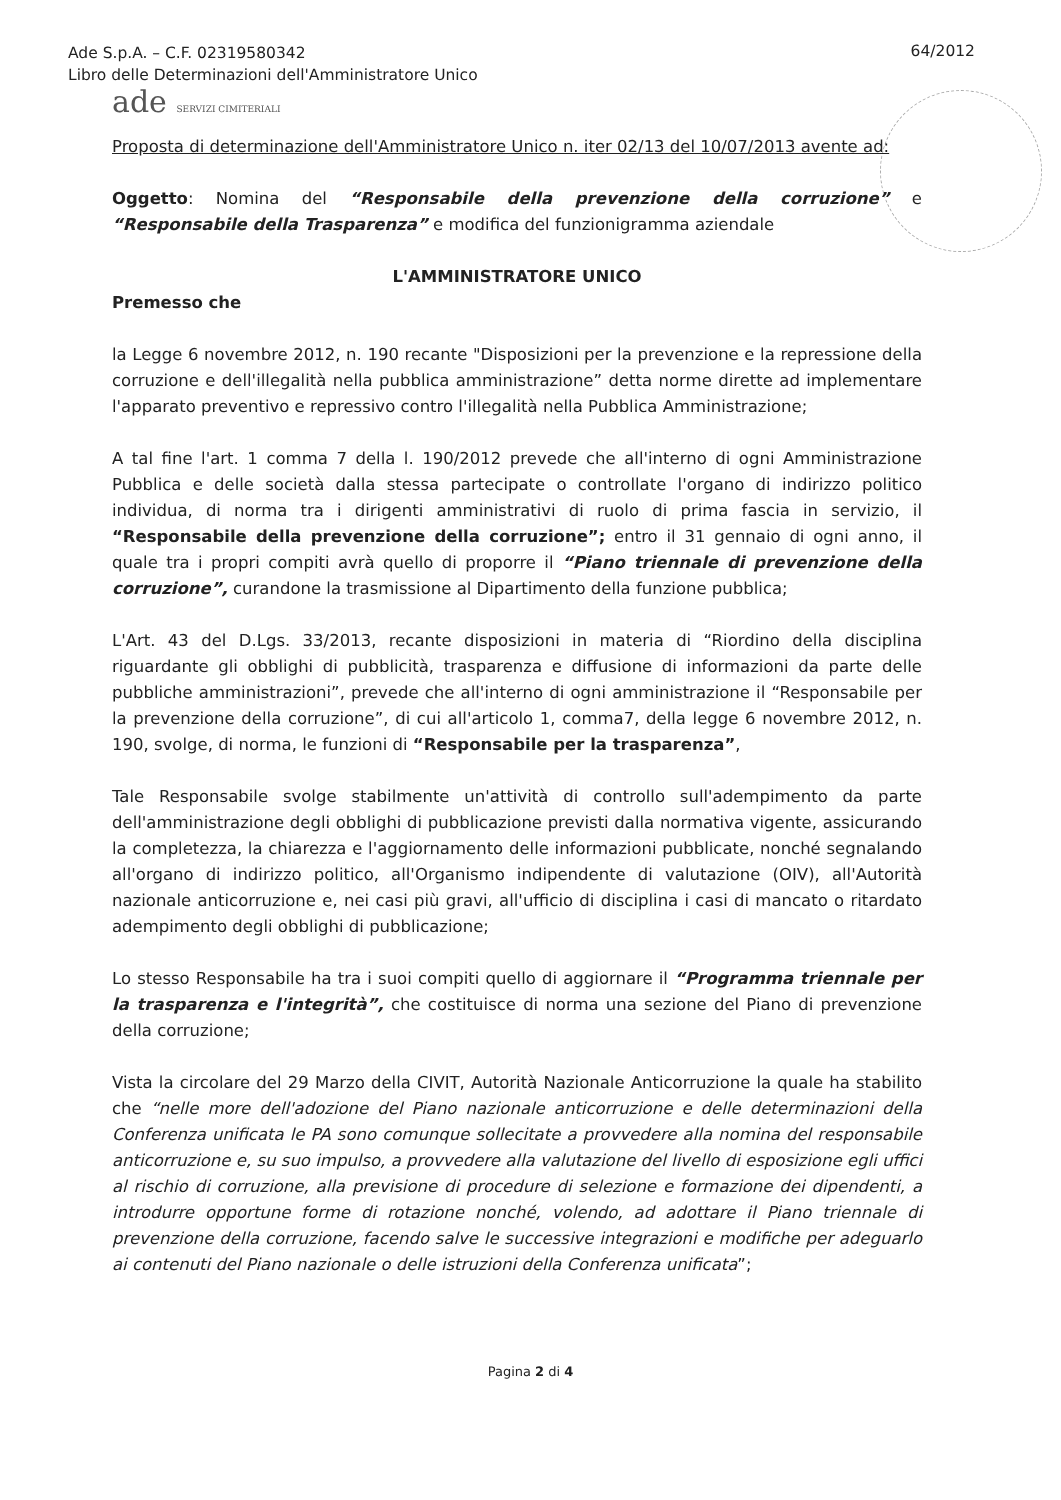Ade S.p.A. – C.F. 02319580342
Libro delle Determinazioni dell'Amministratore Unico
64/2012
ade SERVIZI CIMITERIALI
Proposta di determinazione dell'Amministratore Unico n. iter 02/13 del 10/07/2013 avente ad:
Oggetto: Nomina del “Responsabile della prevenzione della corruzione” e “Responsabile della Trasparenza” e modifica del funzionigramma aziendale
L'AMMINISTRATORE UNICO
Premesso che
la Legge 6 novembre 2012, n. 190 recante "Disposizioni per la prevenzione e la repressione della corruzione e dell'illegalità nella pubblica amministrazione” detta norme dirette ad implementare l'apparato preventivo e repressivo contro l'illegalità nella Pubblica Amministrazione;
A tal fine l'art. 1 comma 7 della l. 190/2012 prevede che all'interno di ogni Amministrazione Pubblica e delle società dalla stessa partecipate o controllate l'organo di indirizzo politico individua, di norma tra i dirigenti amministrativi di ruolo di prima fascia in servizio, il “Responsabile della prevenzione della corruzione”; entro il 31 gennaio di ogni anno, il quale tra i propri compiti avrà quello di proporre il “Piano triennale di prevenzione della corruzione”, curandone la trasmissione al Dipartimento della funzione pubblica;
L'Art. 43 del D.Lgs. 33/2013, recante disposizioni in materia di “Riordino della disciplina riguardante gli obblighi di pubblicità, trasparenza e diffusione di informazioni da parte delle pubbliche amministrazioni”, prevede che all'interno di ogni amministrazione il “Responsabile per la prevenzione della corruzione”, di cui all'articolo 1, comma7, della legge 6 novembre 2012, n. 190, svolge, di norma, le funzioni di “Responsabile per la trasparenza”,
Tale Responsabile svolge stabilmente un'attività di controllo sull'adempimento da parte dell'amministrazione degli obblighi di pubblicazione previsti dalla normativa vigente, assicurando la completezza, la chiarezza e l'aggiornamento delle informazioni pubblicate, nonché segnalando all'organo di indirizzo politico, all'Organismo indipendente di valutazione (OIV), all'Autorità nazionale anticorruzione e, nei casi più gravi, all'ufficio di disciplina i casi di mancato o ritardato adempimento degli obblighi di pubblicazione;
Lo stesso Responsabile ha tra i suoi compiti quello di aggiornare il “Programma triennale per la trasparenza e l'integrità”, che costituisce di norma una sezione del Piano di prevenzione della corruzione;
Vista la circolare del 29 Marzo della CIVIT, Autorità Nazionale Anticorruzione la quale ha stabilito che “nelle more dell'adozione del Piano nazionale anticorruzione e delle determinazioni della Conferenza unificata le PA sono comunque sollecitate a provvedere alla nomina del responsabile anticorruzione e, su suo impulso, a provvedere alla valutazione del livello di esposizione egli uffici al rischio di corruzione, alla previsione di procedure di selezione e formazione dei dipendenti, a introdurre opportune forme di rotazione nonché, volendo, ad adottare il Piano triennale di prevenzione della corruzione, facendo salve le successive integrazioni e modifiche per adeguarlo ai contenuti del Piano nazionale o delle istruzioni della Conferenza unificata”;
Pagina 2 di 4